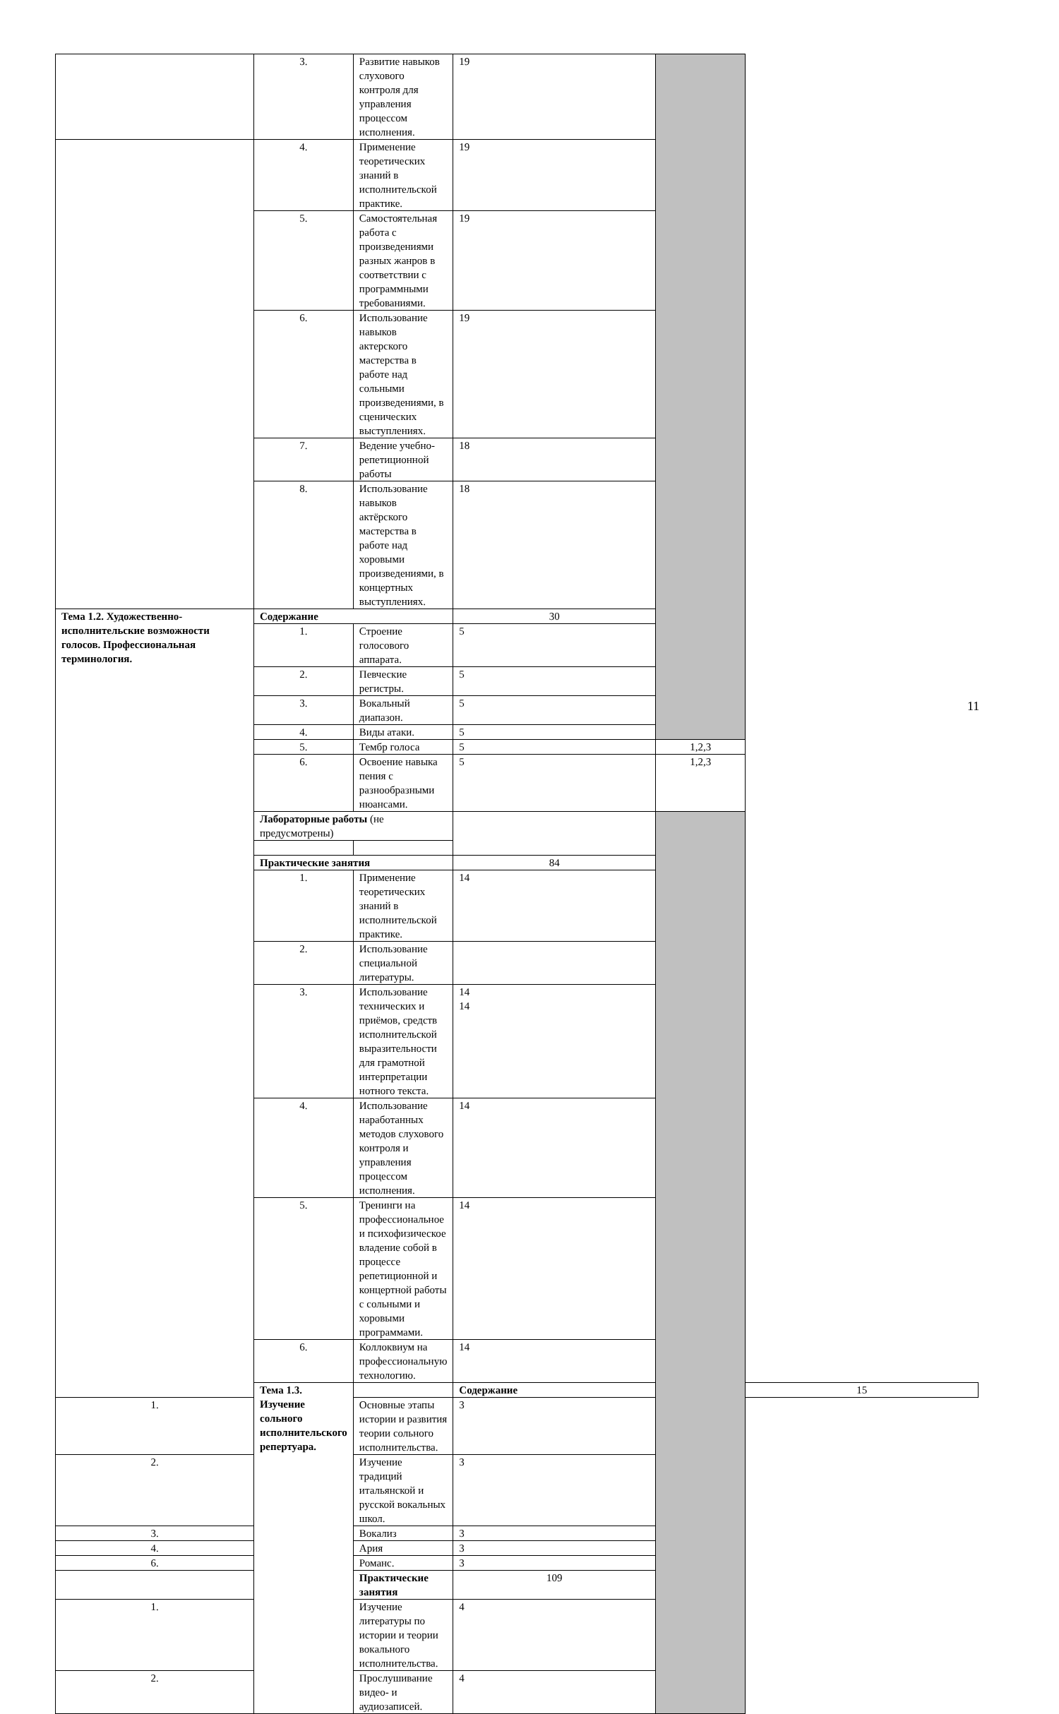| | 3. | Развитие навыков слухового контроля для управления процессом исполнения. | 19 | | |
| | 4. | Применение теоретических знаний в исполнительской практике. | 19 | | |
| | 5. | Самостоятельная работа с произведениями разных жанров в соответствии с программными требованиями. | 19 | | |
| | 6. | Использование навыков актерского мастерства в работе над сольными произведениями, в сценических выступлениях. | 19 | | |
| | 7. | Ведение учебно-репетиционной работы | 18 | | |
| | 8. | Использование навыков актёрского мастерства в работе над хоровыми произведениями, в концертных выступлениях. | 18 | | |
| Тема 1.2. Художественно-исполнительские возможности голосов. Профессиональная терминология. | Содержание | | 30 | | |
| | 1. | Строение голосового аппарата. | 5 | | |
| | 2. | Певческие регистры. | 5 | | |
| | 3. | Вокальный диапазон. | 5 | | |
| | 4. | Виды атаки. | 5 | | |
| | 5. | Тембр голоса | 5 | 1,2,3 | |
| | 6. | Освоение навыка пения с разнообразными нюансами. | 5 | 1,2,3 | |
| | Лабораторные работы (не предусмотрены) | | | | |
| | Практические занятия | | 84 | | |
| | 1. | Применение теоретических знаний в исполнительской практике. | 14 | | |
| | 2. | Использование специальной литературы. | | | |
| | 3. | Использование технических и приёмов, средств исполнительской выразительности для грамотной интерпретации нотного текста. | 14 14 | | |
| | 4. | Использование наработанных методов слухового контроля и управления процессом исполнения. | 14 | | |
| | 5. | Тренинги на профессиональное и психофизическое владение собой в процессе репетиционной и концертной работы с сольными и хоровыми программами. | 14 | | |
| | 6. | Коллоквиум на профессиональную технологию. | 14 | | |
| | Тема 1.3. Изучение сольного исполнительского репертуара. | | Содержание | | 15 |
| 1. | | Основные этапы истории и развития теории сольного исполнительства. | 3 | | |
| 2. | | Изучение традиций итальянской и русской вокальных школ. | 3 | | |
| 3. | | Вокализ | 3 | | |
| 4. | | Ария | 3 | | |
| 6. | | Романс. | 3 | | |
| | | Практические занятия | 109 | | |
| 1. | | Изучение литературы по истории и теории вокального исполнительства. | 4 | | |
| 2. | | Прослушивание видео- и аудиозаписей. | 4 | | |
11